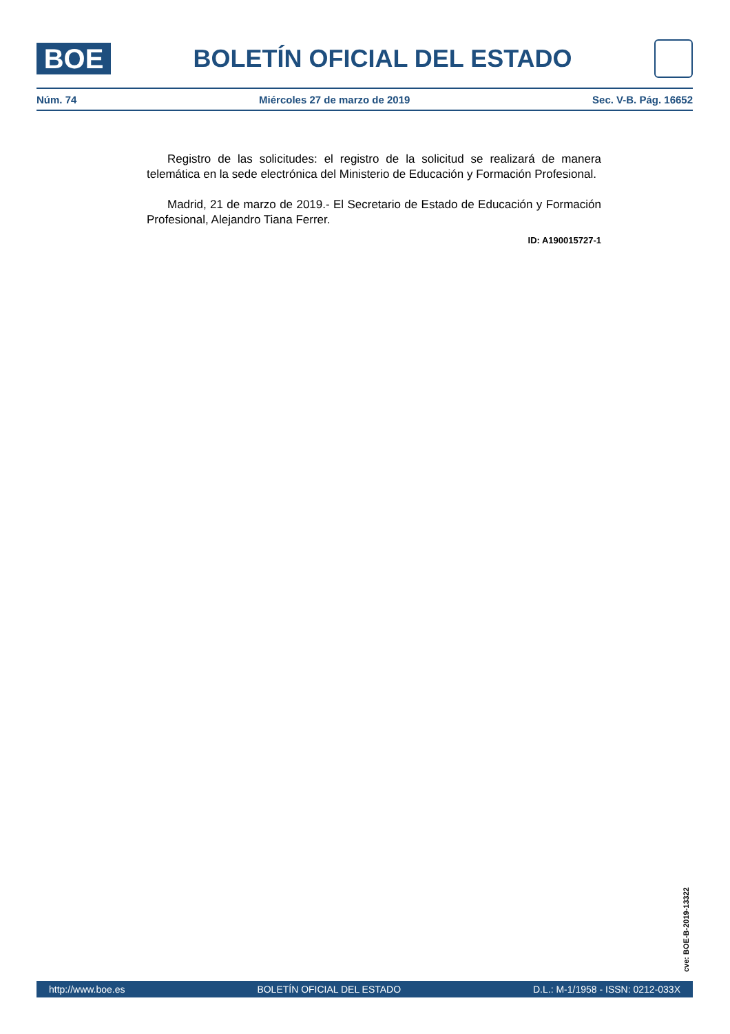BOE
BOLETÍN OFICIAL DEL ESTADO
Núm. 74 Miércoles 27 de marzo de 2019 Sec. V-B. Pág. 16652
Registro de las solicitudes: el registro de la solicitud se realizará de manera telemática en la sede electrónica del Ministerio de Educación y Formación Profesional.
Madrid, 21 de marzo de 2019.- El Secretario de Estado de Educación y Formación Profesional, Alejandro Tiana Ferrer.
ID: A190015727-1
cve: BOE-B-2019-13322
http://www.boe.es BOLETÍN OFICIAL DEL ESTADO D.L.: M-1/1958 - ISSN: 0212-033X